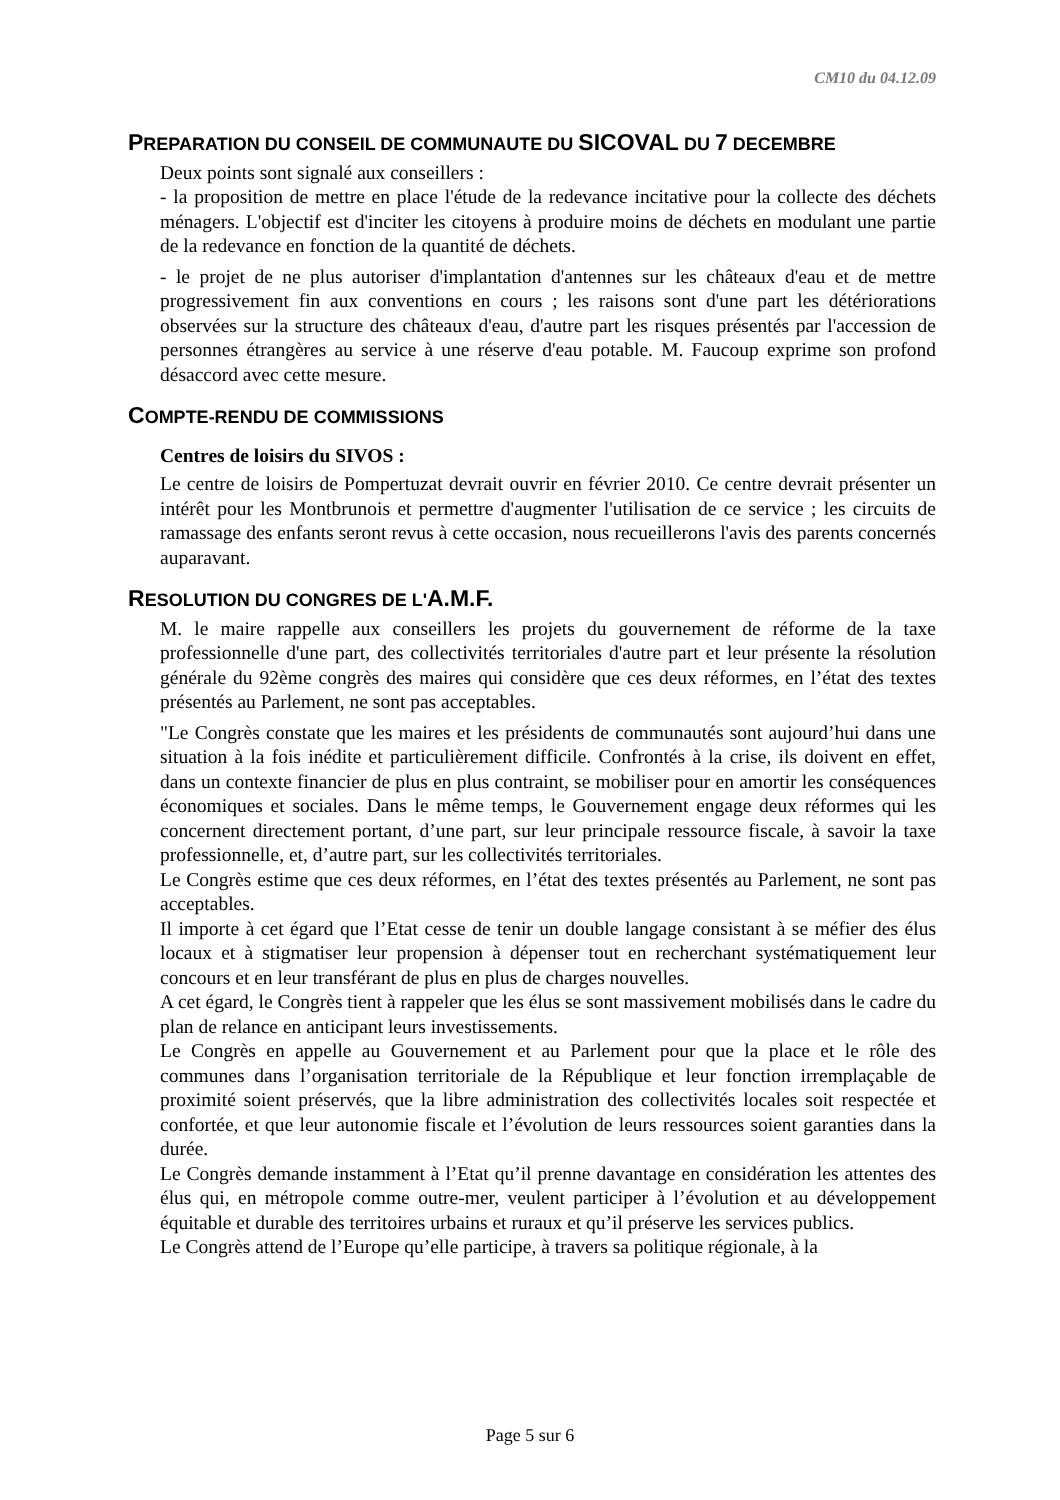CM10 du 04.12.09
PREPARATION DU CONSEIL DE COMMUNAUTE DU SICOVAL DU 7 DECEMBRE
Deux points sont signalé aux conseillers :
- la proposition de mettre en place l'étude de la redevance incitative pour la collecte des déchets ménagers. L'objectif est d'inciter les citoyens à produire moins de déchets en modulant une partie de la redevance en fonction de la quantité de déchets.
- le projet de ne plus autoriser d'implantation d'antennes sur les châteaux d'eau et de mettre progressivement fin aux conventions en cours ; les raisons sont d'une part les détériorations observées sur la structure des châteaux d'eau, d'autre part les risques présentés par l'accession de personnes étrangères au service à une réserve d'eau potable. M. Faucoup exprime son profond désaccord avec cette mesure.
COMPTE-RENDU DE COMMISSIONS
Centres de loisirs du SIVOS :
Le centre de loisirs de Pompertuzat devrait ouvrir en février 2010. Ce centre devrait présenter un intérêt pour les Montbrunois et permettre d'augmenter l'utilisation de ce service ; les circuits de ramassage des enfants seront revus à cette occasion, nous recueillerons l'avis des parents concernés auparavant.
RESOLUTION DU CONGRES DE L'A.M.F.
M. le maire rappelle aux conseillers les projets du gouvernement de réforme de la taxe professionnelle d'une part, des collectivités territoriales d'autre part et leur présente la résolution générale du 92ème congrès des maires qui considère que ces deux réformes, en l’état des textes présentés au Parlement, ne sont pas acceptables.
"Le Congrès constate que les maires et les présidents de communautés sont aujourd’hui dans une situation à la fois inédite et particulièrement difficile. Confrontés à la crise, ils doivent en effet, dans un contexte financier de plus en plus contraint, se mobiliser pour en amortir les conséquences économiques et sociales. Dans le même temps, le Gouvernement engage deux réformes qui les concernent directement portant, d’une part, sur leur principale ressource fiscale, à savoir la taxe professionnelle, et, d’autre part, sur les collectivités territoriales.
Le Congrès estime que ces deux réformes, en l’état des textes présentés au Parlement, ne sont pas acceptables.
Il importe à cet égard que l’Etat cesse de tenir un double langage consistant à se méfier des élus locaux et à stigmatiser leur propension à dépenser tout en recherchant systématiquement leur concours et en leur transférant de plus en plus de charges nouvelles.
A cet égard, le Congrès tient à rappeler que les élus se sont massivement mobilisés dans le cadre du plan de relance en anticipant leurs investissements.
Le Congrès en appelle au Gouvernement et au Parlement pour que la place et le rôle des communes dans l’organisation territoriale de la République et leur fonction irremplaçable de proximité soient préservés, que la libre administration des collectivités locales soit respectée et confortée, et que leur autonomie fiscale et l’évolution de leurs ressources soient garanties dans la durée.
Le Congrès demande instamment à l’Etat qu’il prenne davantage en considération les attentes des élus qui, en métropole comme outre-mer, veulent participer à l’évolution et au développement équitable et durable des territoires urbains et ruraux et qu’il préserve les services publics.
Le Congrès attend de l’Europe qu’elle participe, à travers sa politique régionale, à la
Page 5 sur 6